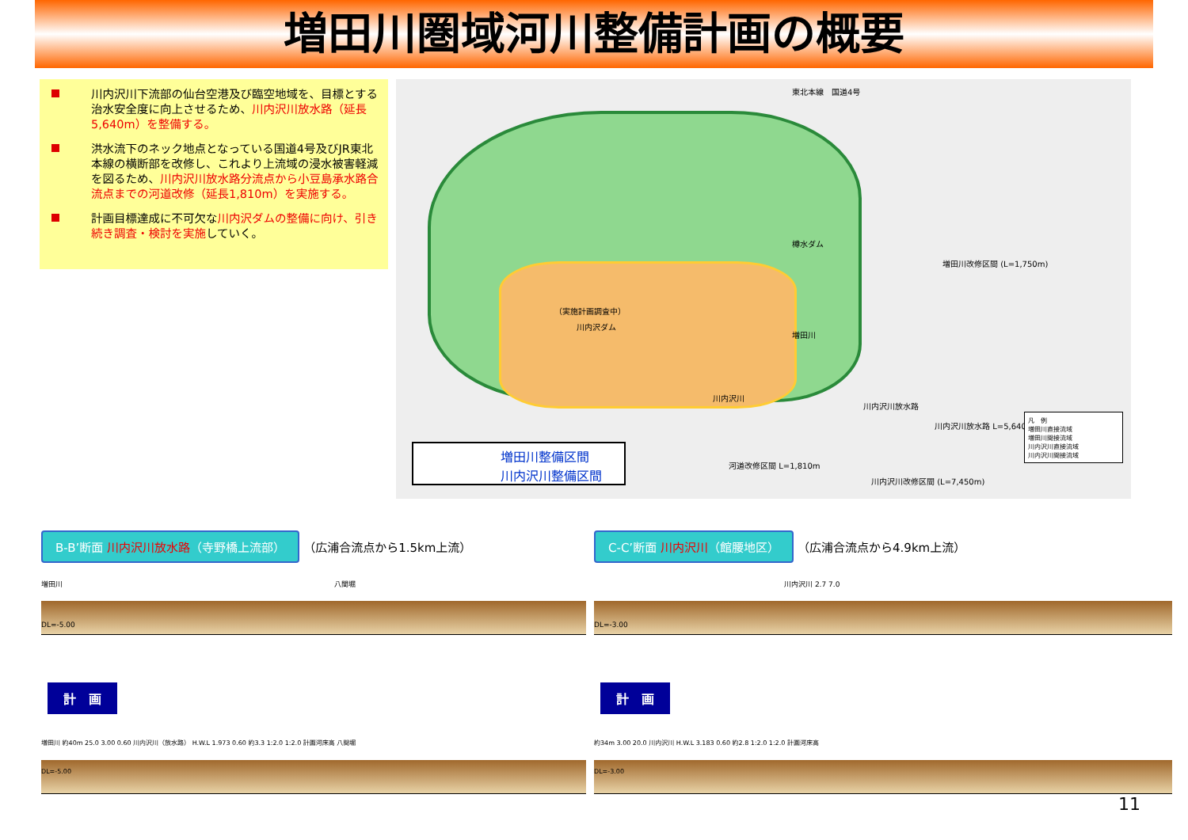増田川圏域河川整備計画の概要
川内沢川下流部の仙台空港及び臨空地域を、目標とする治水安全度に向上させるため、川内沢川放水路（延長5,640m）を整備する。
洪水流下のネック地点となっている国道4号及びJR東北本線の横断部を改修し、これより上流域の浸水被害軽減を図るため、川内沢川放水路分流点から小豆島承水路合流点までの河道改修（延長1,810m）を実施する。
計画目標達成に不可欠な川内沢ダムの整備に向け、引き続き調査・検討を実施していく。
樽水ダム
（実施計画調査中）
川内沢ダム
増田川
川内沢川放水路
増田川改修区間 (L=1,750m)
河道改修区間 L=1,810m
川内沢川改修区間 (L=7,450m)
川内沢川放水路 L=5,640m
川内沢川
東北本線 国道4号
増田川整備区間
川内沢川整備区間
凡　例
増田川直接流域
増田川間接流域
川内沢川直接流域
川内沢川間接流域
B-B’断面 川内沢川放水路（寺野橋上流部） （広浦合流点から1.5km上流）
増田川 八間堀
DL=-5.00
計　画
増田川 約40m 25.0 3.00 0.60 川内沢川（放水路） H.W.L 1.973 0.60 約3.3 1:2.0 1:2.0 計画河床高 八間堀
DL=-5.00
C-C’断面 川内沢川（館腰地区） （広浦合流点から4.9km上流）
川内沢川 2.7 7.0
DL=-3.00
計　画
約34m 3.00 20.0 川内沢川 H.W.L 3.183 0.60 約2.8 1:2.0 1:2.0 計画河床高
DL=-3.00
11